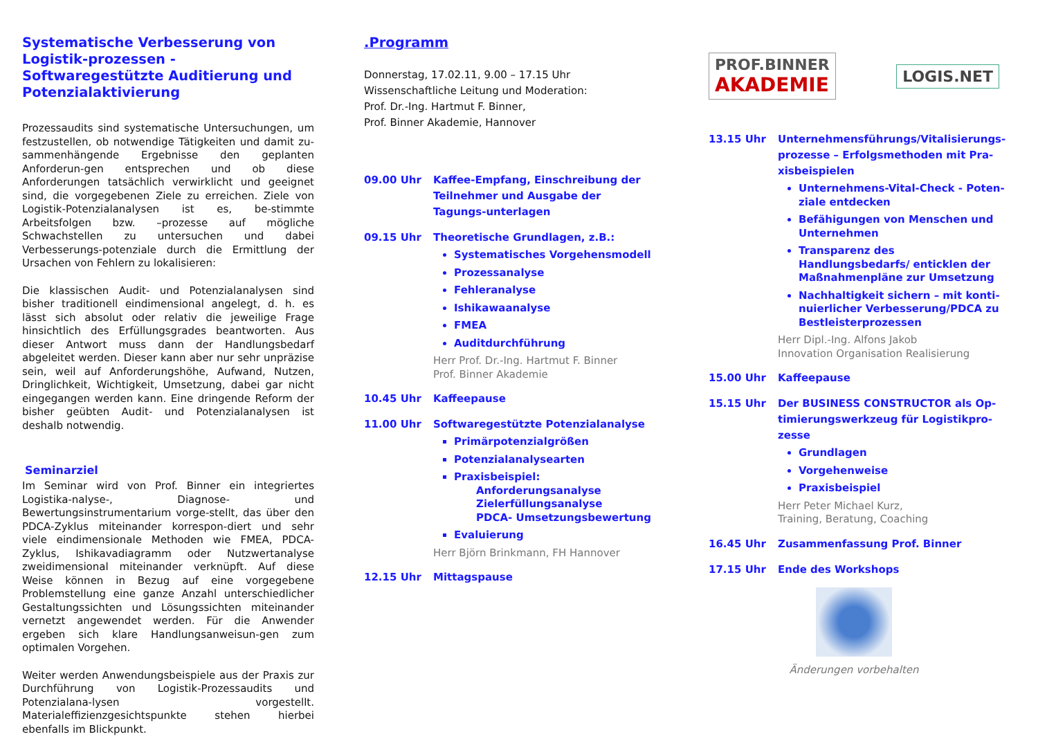Systematische Verbesserung von Logistik-prozessen - Softwaregestützte Auditierung und Potenzialaktivierung
Prozessaudits sind systematische Untersuchungen, um festzustellen, ob notwendige Tätigkeiten und damit zu-sammenhängende Ergebnisse den geplanten Anforderun-gen entsprechen und ob diese Anforderungen tatsächlich verwirklicht und geeignet sind, die vorgegebenen Ziele zu erreichen. Ziele von Logistik-Potenzialanalysen ist es, be-stimmte Arbeitsfolgen bzw. –prozesse auf mögliche Schwachstellen zu untersuchen und dabei Verbesserungs-potenziale durch die Ermittlung der Ursachen von Fehlern zu lokalisieren:
Die klassischen Audit- und Potenzialanalysen sind bisher traditionell eindimensional angelegt, d. h. es lässt sich absolut oder relativ die jeweilige Frage hinsichtlich des Erfüllungsgrades beantworten. Aus dieser Antwort muss dann der Handlungsbedarf abgeleitet werden. Dieser kann aber nur sehr unpräzise sein, weil auf Anforderungshöhe, Aufwand, Nutzen, Dringlichkeit, Wichtigkeit, Umsetzung, dabei gar nicht eingegangen werden kann. Eine dringende Reform der bisher geübten Audit- und Potenzialanalysen ist deshalb notwendig.
Seminarziel
Im Seminar wird von Prof. Binner ein integriertes Logistika-nalyse-, Diagnose- und Bewertungsinstrumentarium vorge-stellt, das über den PDCA-Zyklus miteinander korrespon-diert und sehr viele eindimensionale Methoden wie FMEA, PDCA-Zyklus, Ishikavadiagramm oder Nutzwertanalyse zweidimensional miteinander verknüpft. Auf diese Weise können in Bezug auf eine vorgegebene Problemstellung eine ganze Anzahl unterschiedlicher Gestaltungssichten und Lösungssichten miteinander vernetzt angewendet werden. Für die Anwender ergeben sich klare Handlungsanweisun-gen zum optimalen Vorgehen.
Weiter werden Anwendungsbeispiele aus der Praxis zur Durchführung von Logistik-Prozessaudits und Potenzialana-lysen vorgestellt. Materialeffizienzgesichtspunkte stehen hierbei ebenfalls im Blickpunkt.
.Programm
Donnerstag, 17.02.11, 9.00 – 17.15 Uhr
Wissenschaftliche Leitung und Moderation:
Prof. Dr.-Ing. Hartmut F. Binner,
Prof. Binner Akademie, Hannover
09.00 Uhr Kaffee-Empfang, Einschreibung der Teilnehmer und Ausgabe der Tagungs-unterlagen
09.15 Uhr Theoretische Grundlagen, z.B.:
Systematisches Vorgehensmodell
Prozessanalyse
Fehleranalyse
Ishikawaanalyse
FMEA
Auditdurchführung
Herr Prof. Dr.-Ing. Hartmut F. Binner
Prof. Binner Akademie
10.45 Uhr Kaffeepause
11.00 Uhr Softwaregestützte Potenzialanalyse
Primärpotenzialgrößen
Potenzialanalysearten
Praxisbeispiel:
Anforderungsanalyse
Zielerfüllungsanalyse
PDCA- Umsetzungsbewertung
Evaluierung
Herr Björn Brinkmann, FH Hannover
12.15 Uhr Mittagspause
PROF.BINNER
AKADEMIE
LOGIS.NET
13.15 Uhr Unternehmensführungs/Vitalisierungs-prozesse – Erfolgsmethoden mit Pra-xisbeispielen
Unternehmens-Vital-Check - Poten-ziale entdecken
Befähigungen von Menschen und Unternehmen
Transparenz des Handlungsbedarfs/ enticklen der Maßnahmenpläne zur Umsetzung
Nachhaltigkeit sichern – mit konti-nuierlicher Verbesserung/PDCA zu Bestleisterprozessen
Herr Dipl.-Ing. Alfons Jakob
Innovation Organisation Realisierung
15.00 Uhr Kaffeepause
15.15 Uhr Der BUSINESS CONSTRUCTOR als Op-timierungswerkzeug für Logistikpro-zesse
Grundlagen
Vorgehenweise
Praxisbeispiel
Herr Peter Michael Kurz,
Training, Beratung, Coaching
16.45 Uhr Zusammenfassung Prof. Binner
17.15 Uhr Ende des Workshops
Änderungen vorbehalten